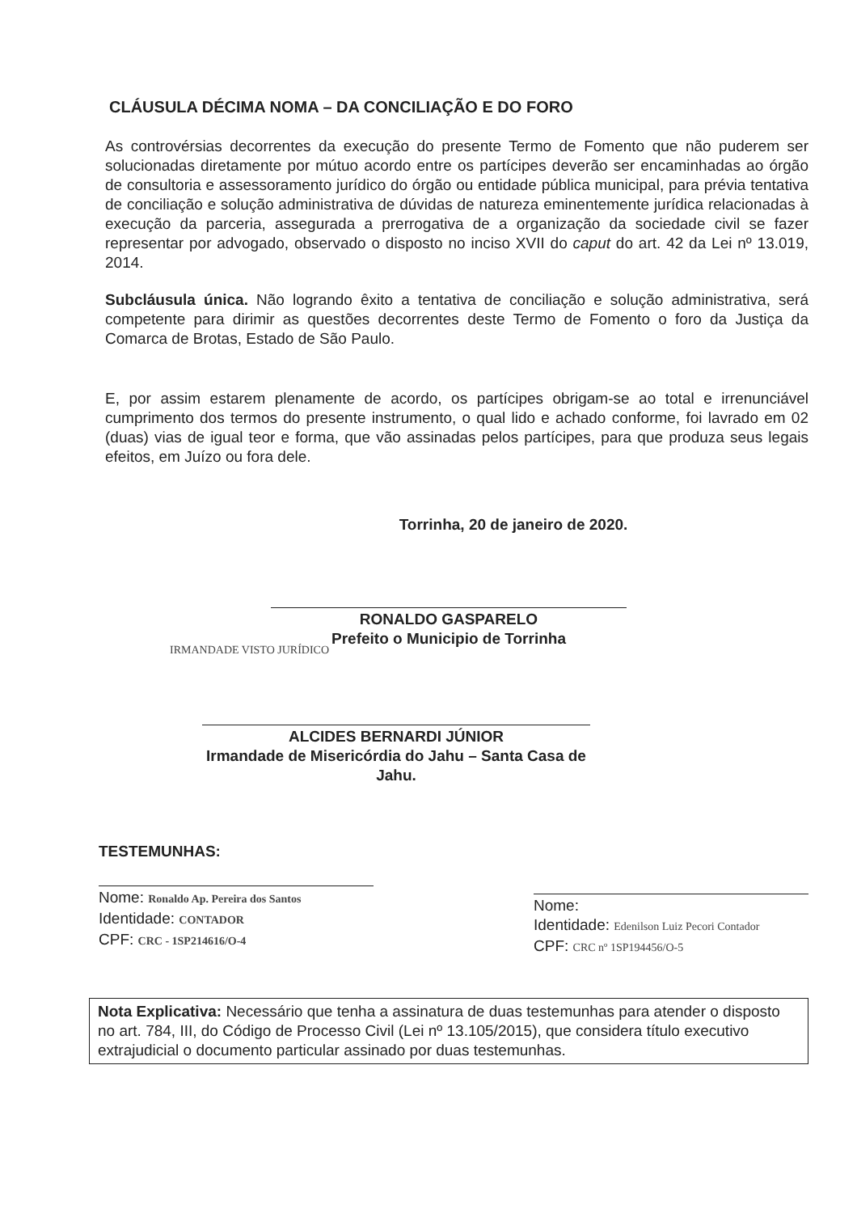CLÁUSULA DÉCIMA NOMA – DA CONCILIAÇÃO E DO FORO
As controvérsias decorrentes da execução do presente Termo de Fomento que não puderem ser solucionadas diretamente por mútuo acordo entre os partícipes deverão ser encaminhadas ao órgão de consultoria e assessoramento jurídico do órgão ou entidade pública municipal, para prévia tentativa de conciliação e solução administrativa de dúvidas de natureza eminentemente jurídica relacionadas à execução da parceria, assegurada a prerrogativa de a organização da sociedade civil se fazer representar por advogado, observado o disposto no inciso XVII do caput do art. 42 da Lei nº 13.019, 2014.
Subcláusula única. Não logrando êxito a tentativa de conciliação e solução administrativa, será competente para dirimir as questões decorrentes deste Termo de Fomento o foro da Justiça da Comarca de Brotas, Estado de São Paulo.
E, por assim estarem plenamente de acordo, os partícipes obrigam-se ao total e irrenunciável cumprimento dos termos do presente instrumento, o qual lido e achado conforme, foi lavrado em 02 (duas) vias de igual teor e forma, que vão assinadas pelos partícipes, para que produza seus legais efeitos, em Juízo ou fora dele.
Torrinha, 20 de janeiro de 2020.
RONALDO GASPARELO
Prefeito o Municipio de Torrinha
IRMANDADE VISTO JURÍDICO
ALCIDES BERNARDI JÚNIOR
Irmandade de Misericórdia do Jahu – Santa Casa de Jahu.
TESTEMUNHAS:
Nome: Ronaldo Ap. Pereira dos Santos
Identidade: CONTADOR
CPF: CRC - 1SP214616/O-4
Nome:
Identidade: Edenilson Luiz Pecori Contador
CPF: CRC nº 1SP194456/O-5
Nota Explicativa: Necessário que tenha a assinatura de duas testemunhas para atender o disposto no art. 784, III, do Código de Processo Civil (Lei nº 13.105/2015), que considera título executivo extrajudicial o documento particular assinado por duas testemunhas.